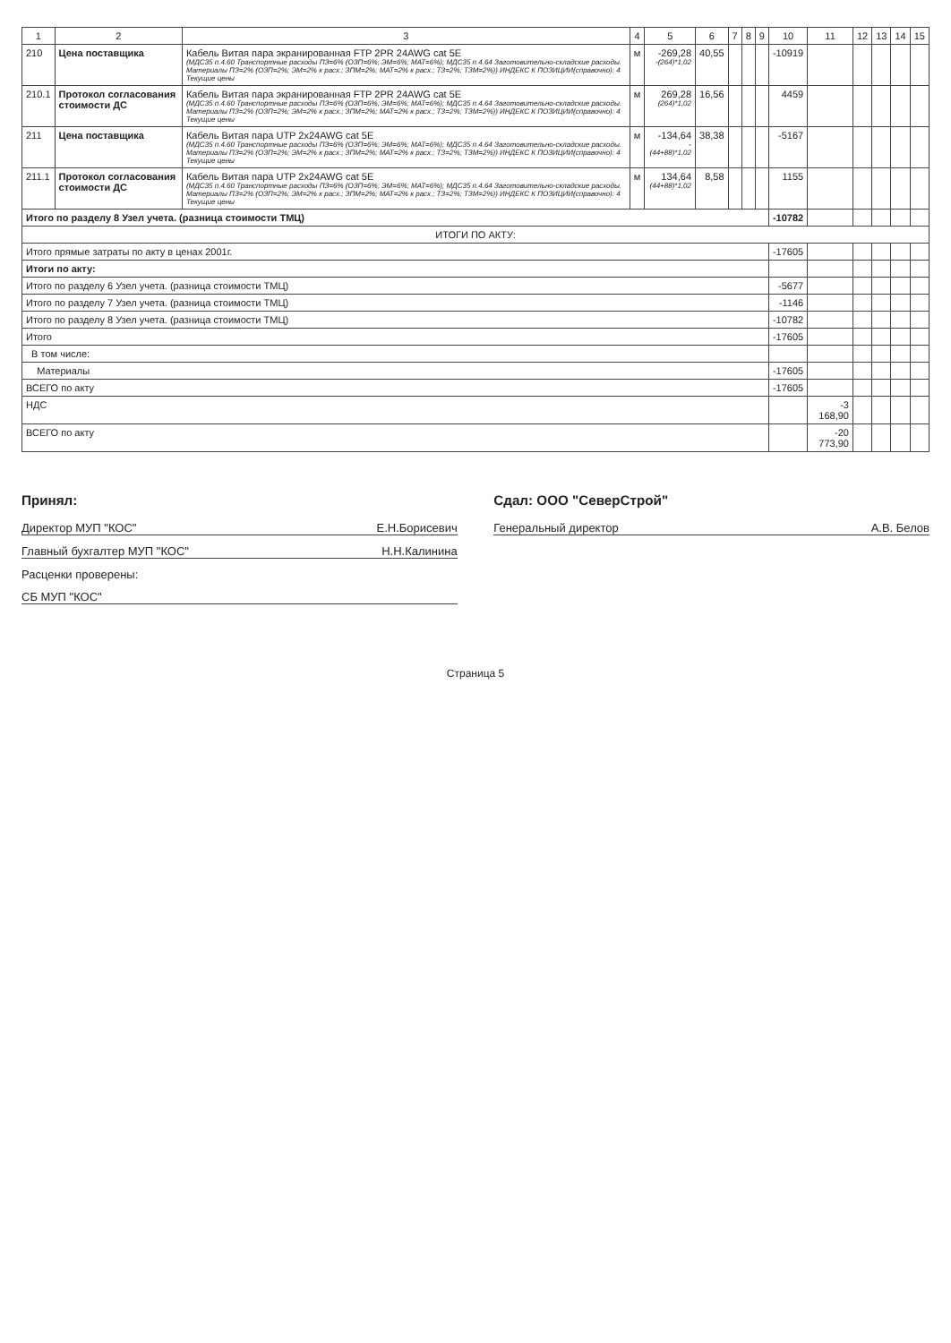| 1 | 2 | 3 | 4 | 5 | 6 | 7 | 8 | 9 | 10 | 11 | 12 | 13 | 14 | 15 |
| --- | --- | --- | --- | --- | --- | --- | --- | --- | --- | --- | --- | --- | --- | --- |
| 210 | Цена поставщика | Кабель Витая пара экранированная FTP 2PR 24AWG cat 5E (МДС35 п.4.60 Транспортные расходы ПЗ=6% (ОЗП=6%; ЭМ=6%; МАТ=6%); МДС35 п.4.64 Заготовительно-складские расходы. Материалы ПЗ=2% (ОЗП=2%; ЭМ=2% к расх.; ЗПМ=2%; МАТ=2% к расх.; ТЗ=2%; ТЗМ=2%)) ИНДЕКС К ПОЗИЦИИ(справочно): 4 Текущие цены | м | -269,28 -(264)*1,02 | 40,55 | | | | -10919 | | | | | |
| 210.1 | Протокол согласования стоимости ДС | Кабель Витая пара экранированная FTP 2PR 24AWG cat 5E (МДС35 п.4.60 Транспортные расходы ПЗ=6% (ОЗП=6%; ЭМ=6%; МАТ=6%); МДС35 п.4.64 Заготовительно-складские расходы. Материалы ПЗ=2% (ОЗП=2%; ЭМ=2% к расх.; ЗПМ=2%; МАТ=2% к расх.; ТЗ=2%; ТЗМ=2%)) ИНДЕКС К ПОЗИЦИИ(справочно): 4 Текущие цены | м | 269,28 (264)*1,02 | 16,56 | | | | 4459 | | | | | |
| 211 | Цена поставщика | Кабель Витая пара UTP 2x24AWG cat 5E (МДС35 п.4.60 Транспортные расходы ПЗ=6% (ОЗП=6%; ЭМ=6%; МАТ=6%); МДС35 п.4.64 Заготовительно-складские расходы. Материалы ПЗ=2% (ОЗП=2%; ЭМ=2% к расх.; ЗПМ=2%; МАТ=2% к расх.; ТЗ=2%; ТЗМ=2%)) ИНДЕКС К ПОЗИЦИИ(справочно): 4 Текущие цены | м | -134,64 -(44+88)*1,02 | 38,38 | | | | -5167 | | | | | |
| 211.1 | Протокол согласования стоимости ДС | Кабель Витая пара UTP 2x24AWG cat 5E (МДС35 п.4.60 Транспортные расходы ПЗ=6% (ОЗП=6%; ЭМ=6%; МАТ=6%); МДС35 п.4.64 Заготовительно-складские расходы. Материалы ПЗ=2% (ОЗП=2%; ЭМ=2% к расх.; ЗПМ=2%; МАТ=2% к расх.; ТЗ=2%; ТЗМ=2%)) ИНДЕКС К ПОЗИЦИИ(справочно): 4 Текущие цены | м | 134,64 (44+88)*1,02 | 8,58 | | | | 1155 | | | | | |
| Итого по разделу 8 Узел учета. (разница стоимости ТМЦ) | | | | | | | | | -10782 | | | | | |
| ИТОГИ ПО АКТУ: | | | | | | | | | | | | | | |
| Итого прямые затраты по акту в ценах 2001г. | | | | | | | | | -17605 | | | | | |
| Итоги по акту: | | | | | | | | | | | | | | |
| Итого по разделу 6 Узел учета. (разница стоимости ТМЦ) | | | | | | | | | -5677 | | | | | |
| Итого по разделу 7 Узел учета. (разница стоимости ТМЦ) | | | | | | | | | -1146 | | | | | |
| Итого по разделу 8 Узел учета. (разница стоимости ТМЦ) | | | | | | | | | -10782 | | | | | |
| Итого | | | | | | | | | -17605 | | | | | |
| В том числе: | | | | | | | | | | | | | | |
| Материалы | | | | | | | | | -17605 | | | | | |
| ВСЕГО по акту | | | | | | | | | -17605 | | | | | |
| НДС | | | | | | | | | | -3 168,90 | | | | |
| ВСЕГО по акту | | | | | | | | | | -20 773,90 | | | | |
Принял:
Директор МУП "КОС" Е.Н.Борисевич
Главный бухгалтер МУП "КОС" Н.Н.Калинина
Расценки проверены:
СБ МУП "КОС"
Сдал: ООО "СеверСтрой"
Генеральный директор А.В. Белов
Страница 5